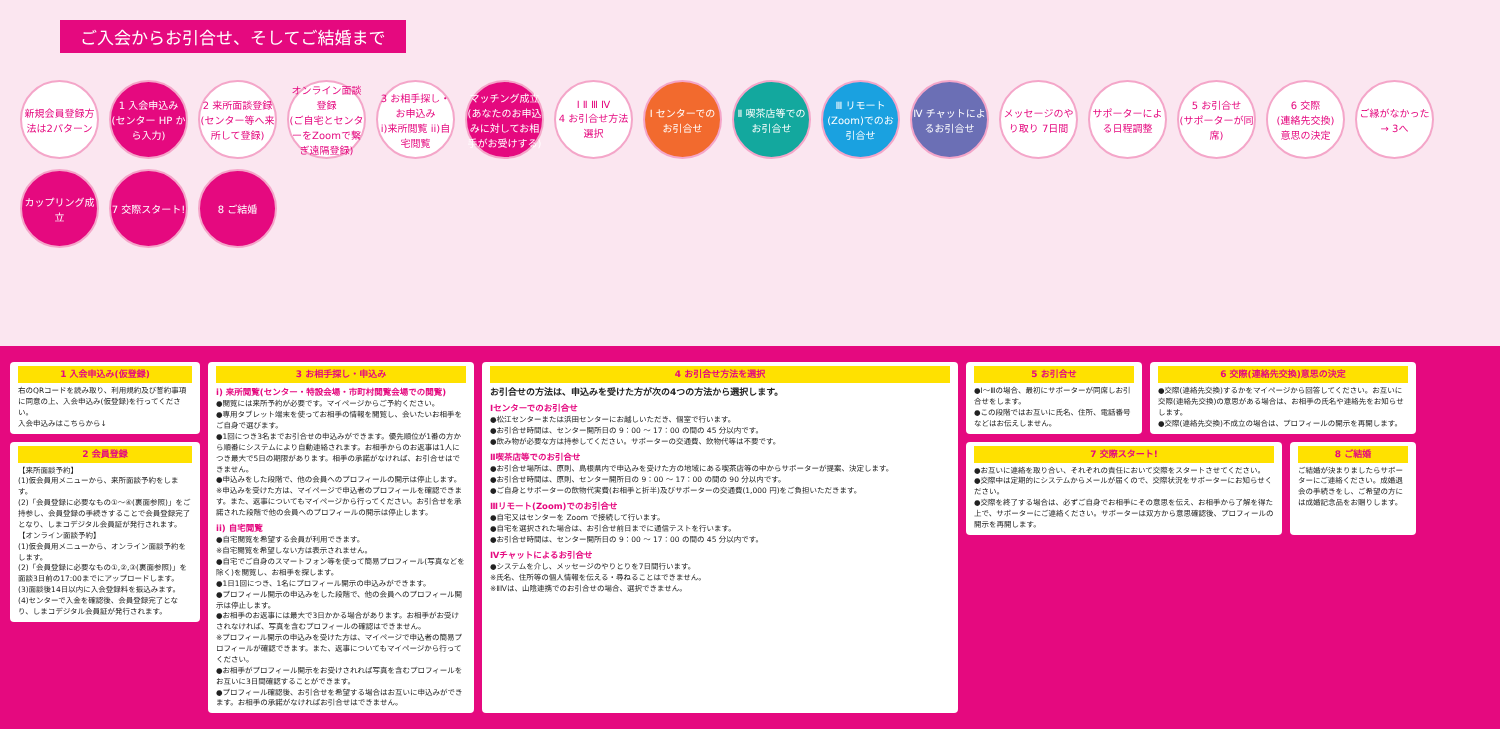ご入会からお引合せ、そしてご結婚まで
新規会員登録方法は2パターン
1 入会申込み
(センター HP から入力)
2 来所面談登録
(センター等へ来所して登録)
オンライン面談登録
(ご自宅とセンターをZoomで繋ぎ遠隔登録)
3 お相手探し・お申込み
i)来所閲覧 ii)自宅閲覧
マッチング成立
(あなたのお申込みに対してお相手がお受けする)
Ⅰ Ⅱ Ⅲ Ⅳ
4 お引合せ方法選択
Ⅰ センターでのお引合せ
Ⅱ 喫茶店等でのお引合せ
Ⅲ リモート(Zoom)でのお引合せ
Ⅳ チャットによるお引合せ
メッセージのやり取り 7日間
サポーターによる日程調整
5 お引合せ
(サポーターが同席)
6 交際
(連絡先交換)
意思の決定
ご縁がなかった → 3へ
カップリング成立
7 交際スタート!
8 ご結婚
1 入会申込み(仮登録)
右のQRコードを読み取り、利用規約及び誓約事項に同意の上、入会申込み(仮登録)を行ってください。
入会申込みはこちらから↓
2 会員登録
【来所面談予約】
(1)仮会員用メニューから、来所面談予約をします。
(2)「会員登録に必要なもの①〜④(裏面参照)」をご持参し、会員登録の手続きすることで会員登録完了となり、しまコデジタル会員証が発行されます。
【オンライン面談予約】
(1)仮会員用メニューから、オンライン面談予約をします。
(2)「会員登録に必要なもの①,②,③(裏面参照)」を面談3日前の17:00までにアップロードします。
(3)面談後14日以内に入会登録料を振込みます。
(4)センターで入金を確認後、会員登録完了となり、しまコデジタル会員証が発行されます。
3 お相手探し・申込み
i) 来所閲覧(センター・特設会場・市町村閲覧会場での閲覧)
●閲覧には来所予約が必要です。マイページからご予約ください。
●専用タブレット端末を使ってお相手の情報を閲覧し、会いたいお相手をご自身で選びます。
●1回につき3名までお引合せの申込みができます。優先順位が1番の方から順番にシステムにより自動連絡されます。お相手からのお返事は1人につき最大で5日の期限があります。相手の承諾がなければ、お引合せはできません。
●申込みをした段階で、他の会員へのプロフィールの開示は停止します。
※申込みを受けた方は、マイページで申込者のプロフィールを確認できます。また、返事についてもマイページから行ってください。お引合せを承諾された段階で他の会員へのプロフィールの開示は停止します。
ii) 自宅閲覧
●自宅閲覧を希望する会員が利用できます。
※自宅閲覧を希望しない方は表示されません。
●自宅でご自身のスマートフォン等を使って簡易プロフィール(写真などを除く)を閲覧し、お相手を探します。
●1日1回につき、1名にプロフィール開示の申込みができます。
●プロフィール開示の申込みをした段階で、他の会員へのプロフィール開示は停止します。
●お相手のお返事には最大で3日かかる場合があります。お相手がお受けされなければ、写真を含むプロフィールの確認はできません。
※プロフィール開示の申込みを受けた方は、マイページで申込者の簡易プロフィールが確認できます。また、返事についてもマイページから行ってください。
●お相手がプロフィール開示をお受けされれば写真を含むプロフィールをお互いに3日間確認することができます。
●プロフィール確認後、お引合せを希望する場合はお互いに申込みができます。お相手の承諾がなければお引合せはできません。
4 お引合せ方法を選択
お引合せの方法は、申込みを受けた方が次の4つの方法から選択します。
Ⅰセンターでのお引合せ
●松江センターまたは浜田センターにお越しいただき、個室で行います。
●お引合せ時間は、センター開所日の 9：00 〜 17：00 の間の 45 分以内です。
●飲み物が必要な方は持参してください。サポーターの交通費、飲物代等は不要です。
Ⅱ喫茶店等でのお引合せ
●お引合せ場所は、原則、島根県内で申込みを受けた方の地域にある喫茶店等の中からサポーターが提案、決定します。
●お引合せ時間は、原則、センター開所日の 9：00 〜 17：00 の間の 90 分以内です。
●ご自身とサポーターの飲物代実費(お相手と折半)及びサポーターの交通費(1,000 円)をご負担いただきます。
Ⅲリモート(Zoom)でのお引合せ
●自宅又はセンターを Zoom で接続して行います。
●自宅を選択された場合は、お引合せ前日までに通信テストを行います。
●お引合せ時間は、センター開所日の 9：00 〜 17：00 の間の 45 分以内です。
Ⅳチャットによるお引合せ
●システムを介し、メッセージのやりとりを7日間行います。
※氏名、住所等の個人情報を伝える・尋ねることはできません。
※ⅡⅣは、山陰連携でのお引合せの場合、選択できません。
5 お引合せ
●Ⅰ〜Ⅲの場合、最初にサポーターが同席しお引合せをします。
●この段階ではお互いに氏名、住所、電話番号などはお伝えしません。
6 交際(連絡先交換)意思の決定
●交際(連絡先交換)するかをマイページから回答してください。お互いに交際(連絡先交換)の意思がある場合は、お相手の氏名や連絡先をお知らせします。
●交際(連絡先交換)不成立の場合は、プロフィールの開示を再開します。
7 交際スタート!
●お互いに連絡を取り合い、それぞれの責任において交際をスタートさせてください。
●交際中は定期的にシステムからメールが届くので、交際状況をサポーターにお知らせください。
●交際を終了する場合は、必ずご自身でお相手にその意思を伝え、お相手から了解を得た上で、サポーターにご連絡ください。サポーターは双方から意思確認後、プロフィールの開示を再開します。
8 ご結婚
ご結婚が決まりましたらサポーターにご連絡ください。成婚退会の手続きをし、ご希望の方には成婚記念品をお贈りします。